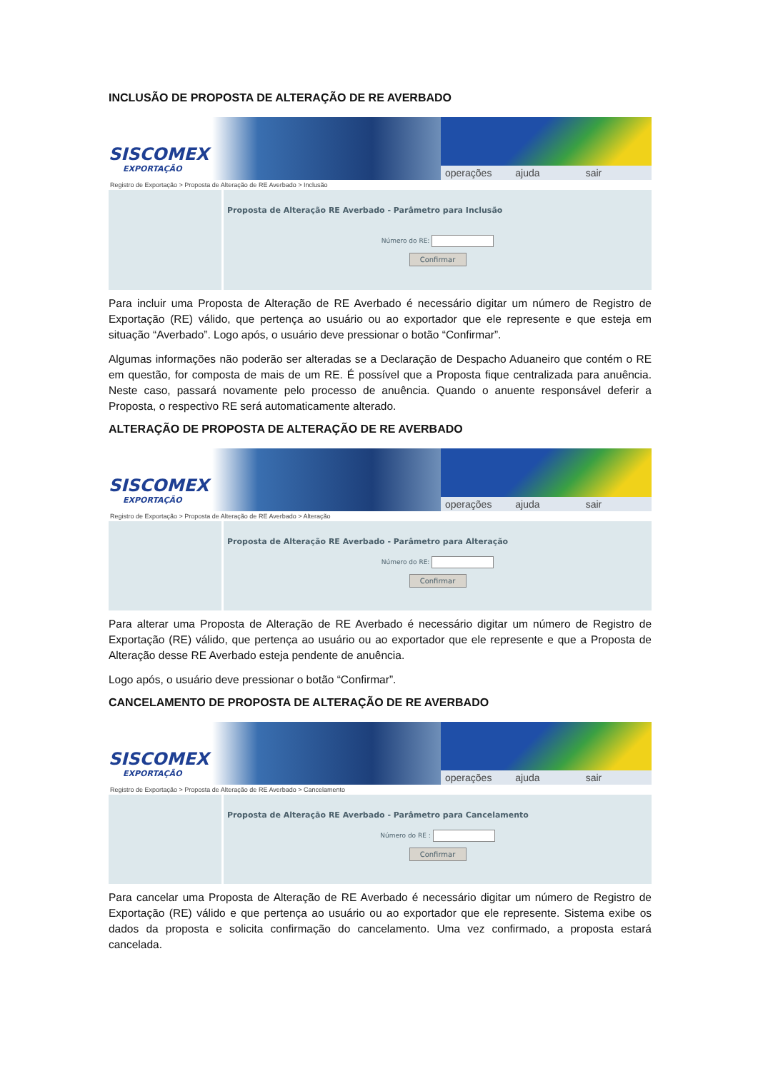INCLUSÃO DE PROPOSTA DE ALTERAÇÃO DE RE AVERBADO
SISCOMEX
EXPORTAÇÃO
operações ajuda sair
Registro de Exportação > Proposta de Alteração de RE Averbado > Inclusão
Proposta de Alteração RE Averbado - Parâmetro para Inclusão
Número do RE:
Confirmar
Para incluir uma Proposta de Alteração de RE Averbado é necessário digitar um número de Registro de Exportação (RE) válido, que pertença ao usuário ou ao exportador que ele represente e que esteja em situação “Averbado”. Logo após, o usuário deve pressionar o botão “Confirmar”.
Algumas informações não poderão ser alteradas se a Declaração de Despacho Aduaneiro que contém o RE em questão, for composta de mais de um RE. É possível que a Proposta fique centralizada para anuência. Neste caso, passará novamente pelo processo de anuência. Quando o anuente responsável deferir a Proposta, o respectivo RE será automaticamente alterado.
ALTERAÇÃO DE PROPOSTA DE ALTERAÇÃO DE RE AVERBADO
SISCOMEX
EXPORTAÇÃO
operações ajuda sair
Registro de Exportação > Proposta de Alteração de RE Averbado > Alteração
Proposta de Alteração RE Averbado - Parâmetro para Alteração
Número do RE:
Confirmar
Para alterar uma Proposta de Alteração de RE Averbado é necessário digitar um número de Registro de Exportação (RE) válido, que pertença ao usuário ou ao exportador que ele represente e que a Proposta de Alteração desse RE Averbado esteja pendente de anuência.
Logo após, o usuário deve pressionar o botão “Confirmar”.
CANCELAMENTO DE PROPOSTA DE ALTERAÇÃO DE RE AVERBADO
SISCOMEX
EXPORTAÇÃO
operações ajuda sair
Registro de Exportação > Proposta de Alteração de RE Averbado > Cancelamento
Proposta de Alteração RE Averbado - Parâmetro para Cancelamento
Número do RE :
Confirmar
Para cancelar uma Proposta de Alteração de RE Averbado é necessário digitar um número de Registro de Exportação (RE) válido e que pertença ao usuário ou ao exportador que ele represente. Sistema exibe os dados da proposta e solicita confirmação do cancelamento. Uma vez confirmado, a proposta estará cancelada.